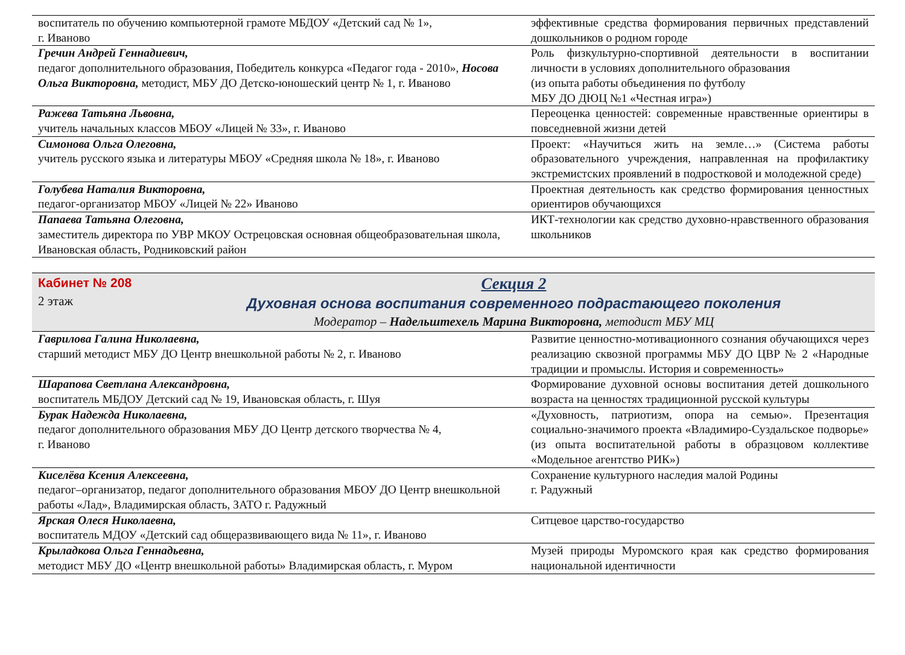| воспитатель по обучению компьютерной грамоте МБДОУ «Детский сад № 1», г. Иваново | эффективные средства формирования первичных представлений дошкольников о родном городе |
| Гречин Андрей Геннадиевич, педагог дополнительного образования, Победитель конкурса «Педагог года - 2010», Носова Ольга Викторовна, методист, МБУ ДО Детско-юношеский центр № 1, г. Иваново | Роль физкультурно-спортивной деятельности в воспитании личности в условиях дополнительного образования (из опыта работы объединения по футболу МБУ ДО ДЮЦ №1 «Честная игра») |
| Ражева Татьяна Львовна, учитель начальных классов МБОУ «Лицей № 33», г. Иваново | Переоценка ценностей: современные нравственные ориентиры в повседневной жизни детей |
| Симонова Ольга Олеговна, учитель русского языка и литературы МБОУ «Средняя школа № 18», г. Иваново | Проект: «Научиться жить на земле…» (Система работы образовательного учреждения, направленная на профилактику экстремистских проявлений в подростковой и молодежной среде) |
| Голубева Наталия Викторовна, педагог-организатор МБОУ «Лицей № 22» Иваново | Проектная деятельность как средство формирования ценностных ориентиров обучающихся |
| Папаева Татьяна Олеговна, заместитель директора по УВР МКОУ Острецовская основная общеобразовательная школа, Ивановская область, Родниковский район | ИКТ-технологии как средство духовно-нравственного образования школьников |
Кабинет № 208
2 этаж
Секция 2
Духовная основа воспитания современного подрастающего поколения
Модератор – Надельштехель Марина Викторовна, методист МБУ МЦ
| Гаврилова Галина Николаевна, старший методист МБУ ДО Центр внешкольной работы № 2, г. Иваново | Развитие ценностно-мотивационного сознания обучающихся через реализацию сквозной программы МБУ ДО ЦВР № 2 «Народные традиции и промыслы. История и современность» |
| Шарапова Светлана Александровна, воспитатель МБДОУ Детский сад № 19, Ивановская область, г. Шуя | Формирование духовной основы воспитания детей дошкольного возраста на ценностях традиционной русской культуры |
| Бурак Надежда Николаевна, педагог дополнительного образования МБУ ДО Центр детского творчества № 4, г. Иваново | «Духовность, патриотизм, опора на семью». Презентация социально-значимого проекта «Владимиро-Суздальское подворье» (из опыта воспитательной работы в образцовом коллективе «Модельное агентство РИК») |
| Киселёва Ксения Алексеевна, педагог–организатор, педагог дополнительного образования МБОУ ДО Центр внешкольной работы «Лад», Владимирская область, ЗАТО г. Радужный | Сохранение культурного наследия малой Родины г. Радужный |
| Ярская Олеся Николаевна, воспитатель МДОУ «Детский сад общеразвивающего вида № 11», г. Иваново | Ситцевое царство-государство |
| Крыладкова Ольга Геннадьевна, методист МБУ ДО «Центр внешкольной работы» Владимирская область, г. Муром | Музей природы Муромского края как средство формирования национальной идентичности |